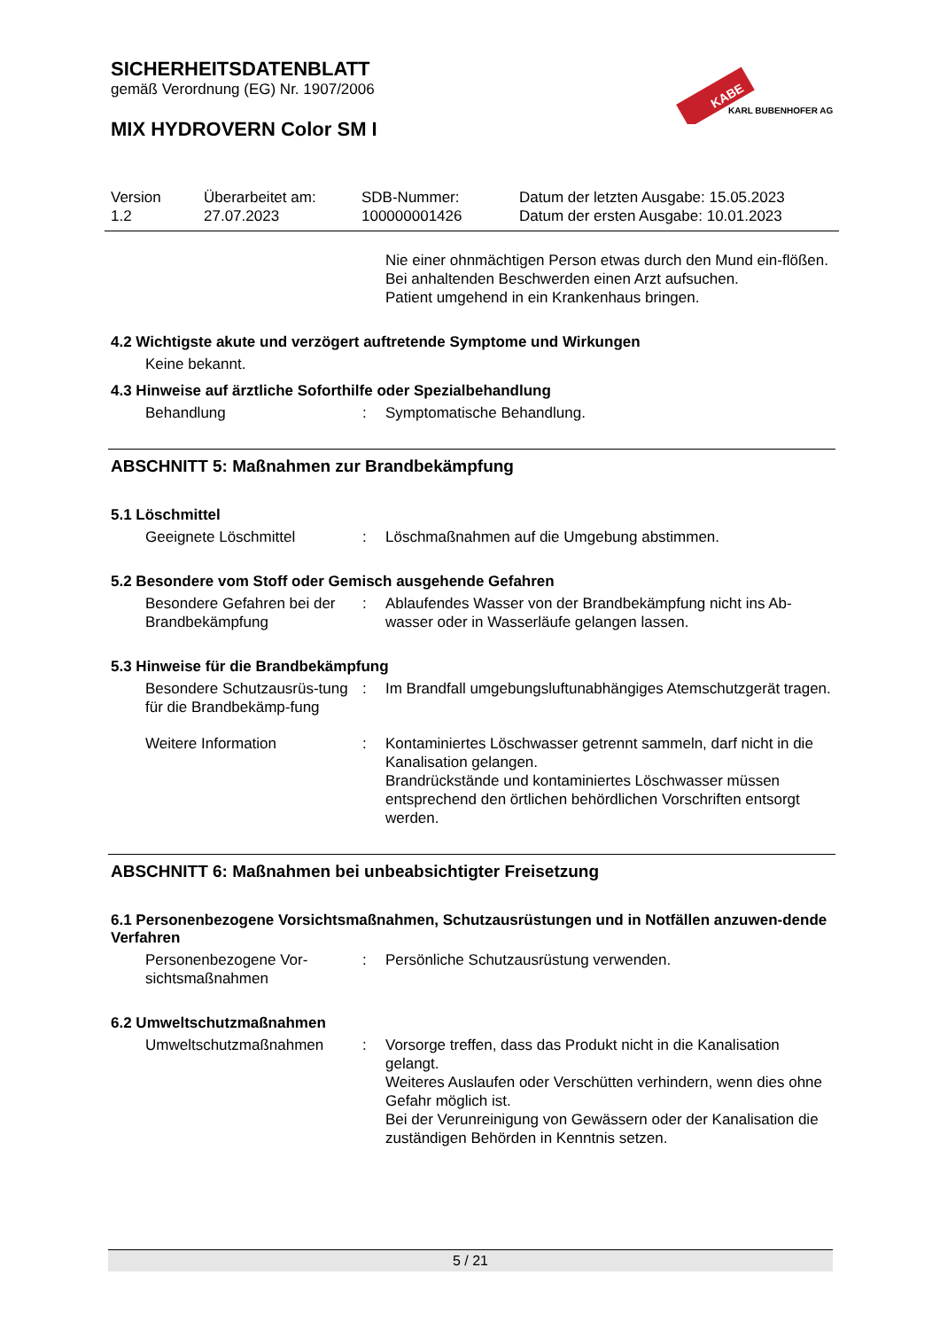SICHERHEITSDATENBLATT
gemäß Verordnung (EG) Nr. 1907/2006
MIX HYDROVERN Color SM I
KABE
KARL BUBENHOFER AG
Version
1.2
Überarbeitet am:
27.07.2023
SDB-Nummer:
100000001426
Datum der letzten Ausgabe: 15.05.2023
Datum der ersten Ausgabe: 10.01.2023
Nie einer ohnmächtigen Person etwas durch den Mund ein-flößen.
Bei anhaltenden Beschwerden einen Arzt aufsuchen.
Patient umgehend in ein Krankenhaus bringen.
4.2 Wichtigste akute und verzögert auftretende Symptome und Wirkungen
Keine bekannt.
4.3 Hinweise auf ärztliche Soforthilfe oder Spezialbehandlung
Behandlung : Symptomatische Behandlung.
ABSCHNITT 5: Maßnahmen zur Brandbekämpfung
5.1 Löschmittel
Geeignete Löschmittel : Löschmaßnahmen auf die Umgebung abstimmen.
5.2 Besondere vom Stoff oder Gemisch ausgehende Gefahren
Besondere Gefahren bei der Brandbekämpfung
: Ablaufendes Wasser von der Brandbekämpfung nicht ins Ab-wasser oder in Wasserläufe gelangen lassen.
5.3 Hinweise für die Brandbekämpfung
Besondere Schutzausrüs-tung für die Brandbekämp-fung
: Im Brandfall umgebungsluftunabhängiges Atemschutzgerät tragen.
Weitere Information : Kontaminiertes Löschwasser getrennt sammeln, darf nicht in die Kanalisation gelangen.
Brandrückstände und kontaminiertes Löschwasser müssen entsprechend den örtlichen behördlichen Vorschriften entsorgt werden.
ABSCHNITT 6: Maßnahmen bei unbeabsichtigter Freisetzung
6.1 Personenbezogene Vorsichtsmaßnahmen, Schutzausrüstungen und in Notfällen anzuwen-dende Verfahren
Personenbezogene Vor-sichtsmaßnahmen
: Persönliche Schutzausrüstung verwenden.
6.2 Umweltschutzmaßnahmen
Umweltschutzmaßnahmen : Vorsorge treffen, dass das Produkt nicht in die Kanalisation gelangt.
Weiteres Auslaufen oder Verschütten verhindern, wenn dies ohne Gefahr möglich ist.
Bei der Verunreinigung von Gewässern oder der Kanalisation die zuständigen Behörden in Kenntnis setzen.
5 / 21